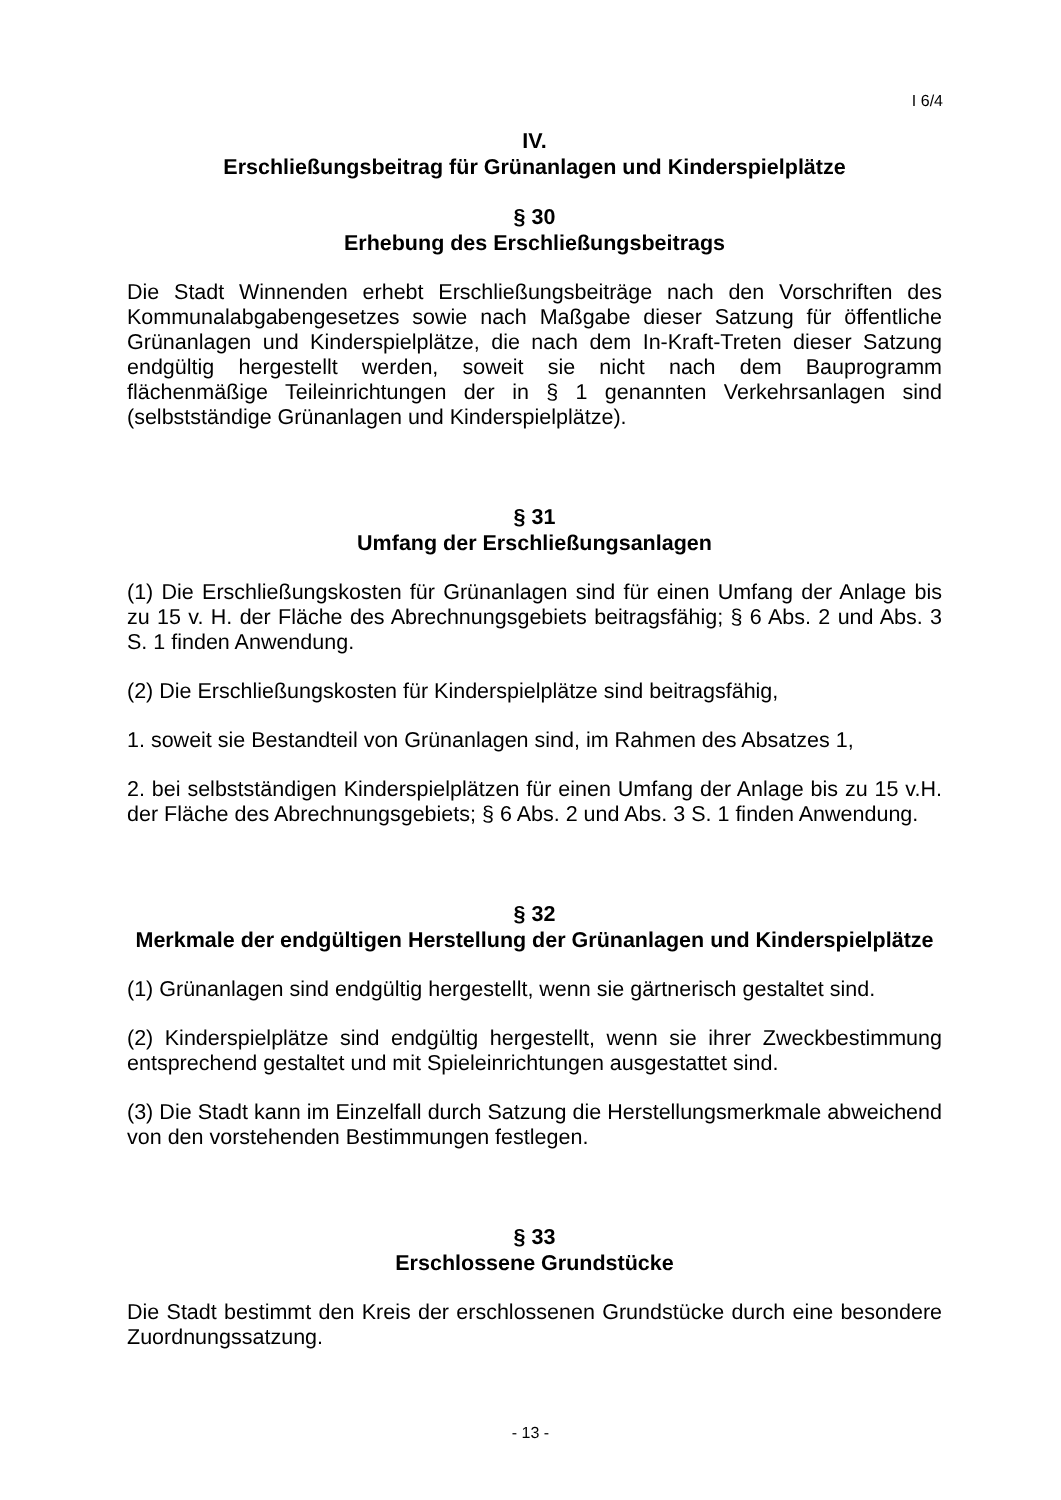I 6/4
IV.
Erschließungsbeitrag für Grünanlagen und Kinderspielplätze
§ 30
Erhebung des Erschließungsbeitrags
Die Stadt Winnenden erhebt Erschließungsbeiträge nach den Vorschriften des Kommunalabgabengesetzes sowie nach Maßgabe dieser Satzung für öffentliche Grünanlagen und Kinderspielplätze, die nach dem In-Kraft-Treten dieser Satzung endgültig hergestellt werden, soweit sie nicht nach dem Bauprogramm flächenmäßige Teileinrichtungen der in § 1 genannten Verkehrsanlagen sind (selbstständige Grünanlagen und Kinderspielplätze).
§ 31
Umfang der Erschließungsanlagen
(1) Die Erschließungskosten für Grünanlagen sind für einen Umfang der Anlage bis zu 15 v. H. der Fläche des Abrechnungsgebiets beitragsfähig; § 6 Abs. 2 und Abs. 3 S. 1 finden Anwendung.
(2) Die Erschließungskosten für Kinderspielplätze sind beitragsfähig,
1. soweit sie Bestandteil von Grünanlagen sind, im Rahmen des Absatzes 1,
2. bei selbstständigen Kinderspielplätzen für einen Umfang der Anlage bis zu 15 v.H. der Fläche des Abrechnungsgebiets; § 6 Abs. 2 und Abs. 3 S. 1 finden Anwendung.
§ 32
Merkmale der endgültigen Herstellung der Grünanlagen und Kinderspielplätze
(1) Grünanlagen sind endgültig hergestellt, wenn sie gärtnerisch gestaltet sind.
(2) Kinderspielplätze sind endgültig hergestellt, wenn sie ihrer Zweckbestimmung entsprechend gestaltet und mit Spieleinrichtungen ausgestattet sind.
(3) Die Stadt kann im Einzelfall durch Satzung die Herstellungsmerkmale abweichend von den vorstehenden Bestimmungen festlegen.
§ 33
Erschlossene Grundstücke
Die Stadt bestimmt den Kreis der erschlossenen Grundstücke durch eine besondere Zuordnungssatzung.
- 13 -